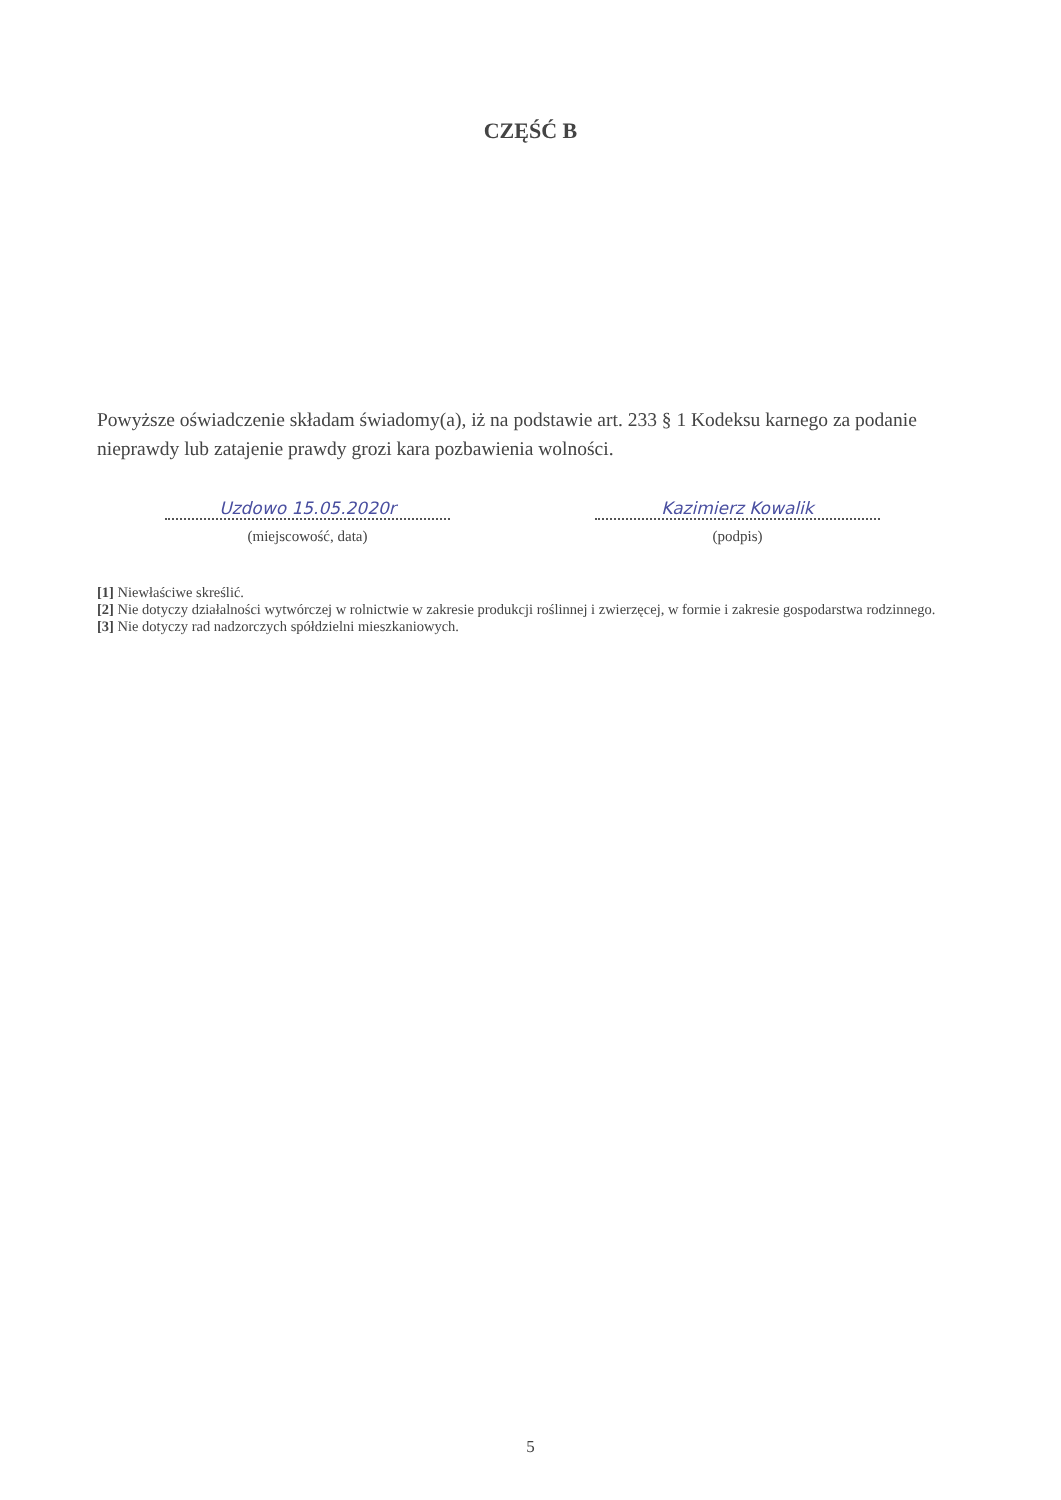CZĘŚĆ B
Powyższe oświadczenie składam świadomy(a), iż na podstawie art. 233 § 1 Kodeksu karnego za podanie nieprawdy lub zatajenie prawdy grozi kara pozbawienia wolności.
Uzdowo 15.05.2020r
(miejscowość, data)
Kazimierz Kowalik
(podpis)
[1] Niewłaściwe skreślić.
[2] Nie dotyczy działalności wytwórczej w rolnictwie w zakresie produkcji roślinnej i zwierzęcej, w formie i zakresie gospodarstwa rodzinnego.
[3] Nie dotyczy rad nadzorczych spółdzielni mieszkaniowych.
5